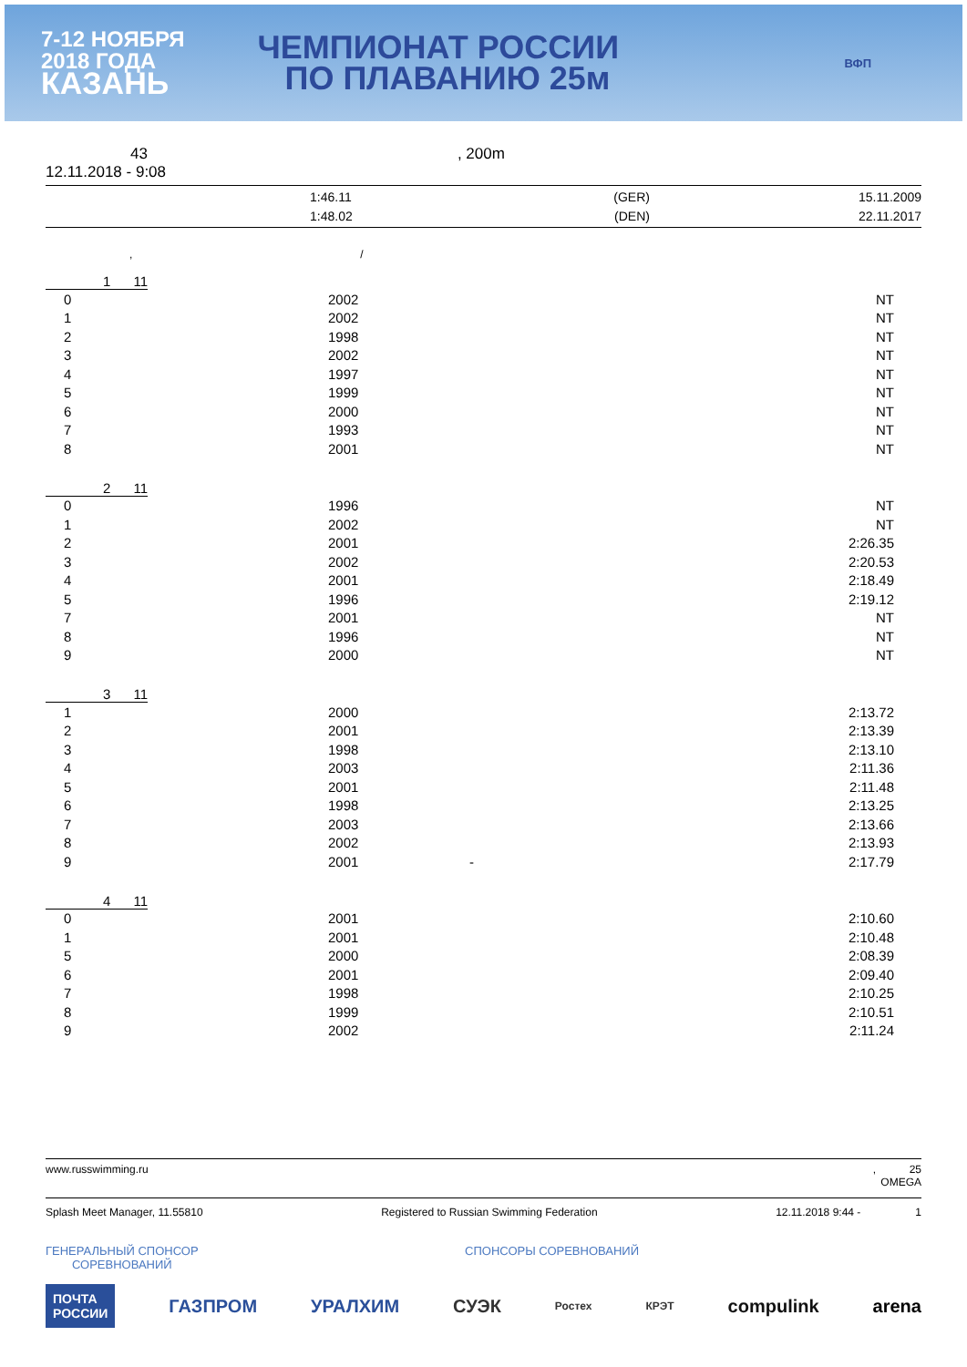7-12 НОЯБРЯ
2018 ГОДА
КАЗАНЬ
ЧЕМПИОНАТ РОССИИ
ПО ПЛАВАНИЮ 25м
ВФП
43, 200m
12.11.2018 - 9:08
| | 1:46.11 | (GER) | 15.11.2009 |
| | 1:48.02 | (DEN) | 22.11.2017 |
, /
1 11
| 0 | 2002 | NT |
| 1 | 2002 | NT |
| 2 | 1998 | NT |
| 3 | 2002 | NT |
| 4 | 1997 | NT |
| 5 | 1999 | NT |
| 6 | 2000 | NT |
| 7 | 1993 | NT |
| 8 | 2001 | NT |
2 11
| 0 | 1996 | NT |
| 1 | 2002 | NT |
| 2 | 2001 | 2:26.35 |
| 3 | 2002 | 2:20.53 |
| 4 | 2001 | 2:18.49 |
| 5 | 1996 | 2:19.12 |
| 7 | 2001 | NT |
| 8 | 1996 | NT |
| 9 | 2000 | NT |
3 11
| 1 | 2000 | | 2:13.72 |
| 2 | 2001 | | 2:13.39 |
| 3 | 1998 | | 2:13.10 |
| 4 | 2003 | | 2:11.36 |
| 5 | 2001 | | 2:11.48 |
| 6 | 1998 | | 2:13.25 |
| 7 | 2003 | | 2:13.66 |
| 8 | 2002 | | 2:13.93 |
| 9 | 2001 | - | 2:17.79 |
4 11
| 0 | 2001 | 2:10.60 |
| 1 | 2001 | 2:10.48 |
| 5 | 2000 | 2:08.39 |
| 6 | 2001 | 2:09.40 |
| 7 | 1998 | 2:10.25 |
| 8 | 1999 | 2:10.51 |
| 9 | 2002 | 2:11.24 |
www.russwimming.ru, 25
OMEGA
Splash Meet Manager, 11.55810 Registered to Russian Swimming Federation 12.11.2018 9:44 - 1
ГЕНЕРАЛЬНЫЙ СПОНСОР
СОРЕВНОВАНИЙ СПОНСОРЫ СОРЕВНОВАНИЙ
ПОЧТА
РОССИИ ГАЗПРОМ УРАЛХИМ СУЭК Ростех КРЭТ compulink arena